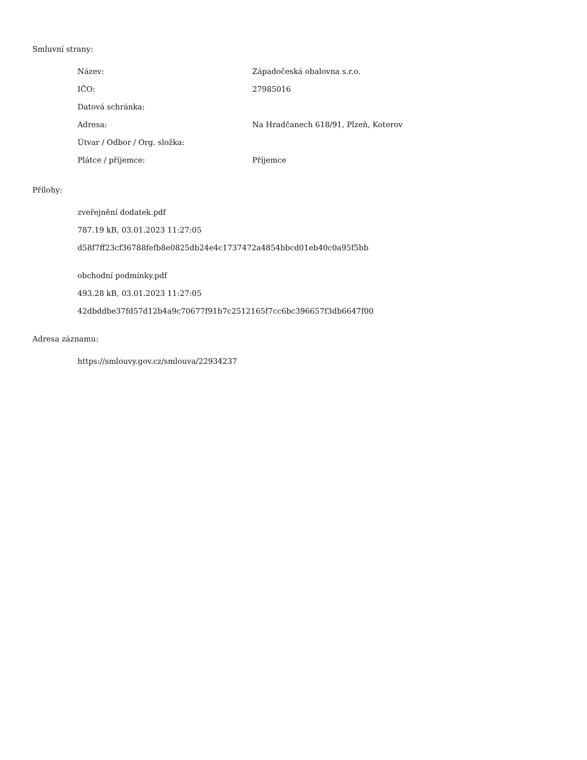Smluvní strany:
| Název: | Západočeská obalovna s.r.o. |
| IČO: | 27985016 |
| Datová schránka: | |
| Adresa: | Na Hradčanech 618/91, Plzeň, Koterov |
| Útvar / Odbor / Org. složka: | |
| Plátce / příjemce: | Příjemce |
Přílohy:
zveřejnění dodatek.pdf
787.19 kB, 03.01.2023 11:27:05
d58f7ff23cf36788fefb8e0825db24e4c1737472a4854bbcd01eb40c0a95f5bb
obchodní podmínky.pdf
493.28 kB, 03.01.2023 11:27:05
42dbddbe37fd57d12b4a9c70677f91b7c2512165f7cc6bc396657f3db6647f00
Adresa záznamu:
https://smlouvy.gov.cz/smlouva/22934237